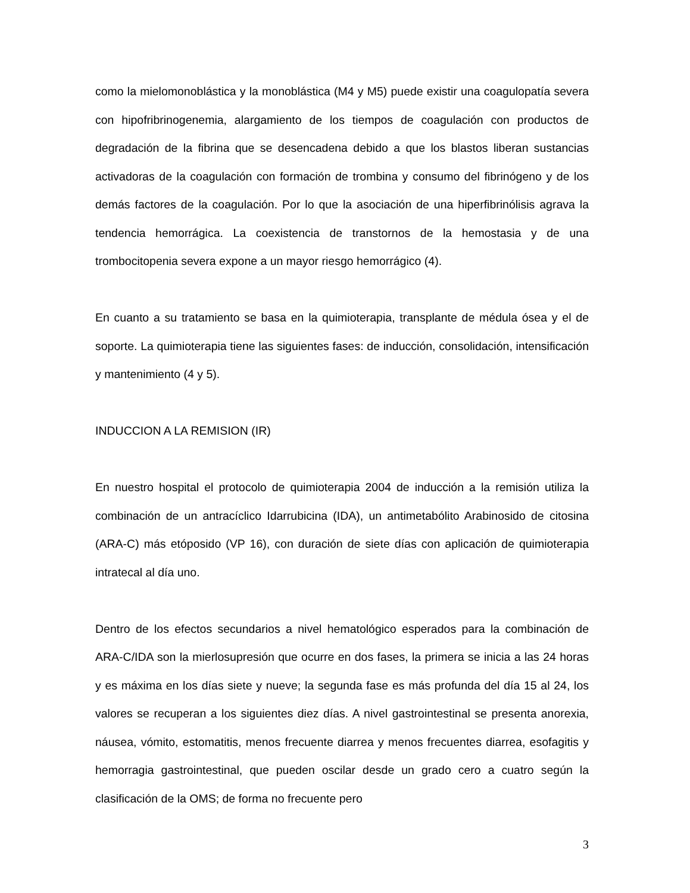como la mielomonoblástica y la monoblástica (M4 y M5) puede existir una coagulopatía severa con hipofribrinogenemia, alargamiento de los tiempos de coagulación con productos de degradación de la fibrina que se desencadena debido a que los blastos liberan sustancias activadoras de la coagulación con formación de trombina y consumo del fibrinógeno y de los demás factores de la coagulación. Por lo que la asociación de una hiperfibrinólisis agrava la tendencia hemorrágica. La coexistencia de transtornos de la hemostasia y de una trombocitopenia severa expone a un mayor riesgo hemorrágico (4).
En cuanto a su tratamiento se basa en la quimioterapia, transplante de médula ósea y el de soporte. La quimioterapia tiene las siguientes fases: de inducción, consolidación, intensificación y mantenimiento (4 y 5).
INDUCCION A LA REMISION (IR)
En nuestro hospital el protocolo de quimioterapia 2004 de inducción a la remisión utiliza la combinación de un antracíclico Idarrubicina (IDA), un antimetabólito Arabinosido de citosina (ARA-C) más etóposido (VP 16), con duración de siete días con aplicación de quimioterapia intratecal al día uno.
Dentro de los efectos secundarios a nivel hematológico esperados para la combinación de ARA-C/IDA son la mierlosupresión que ocurre en dos fases, la primera se inicia a las 24 horas y es máxima en los días siete y nueve; la segunda fase es más profunda del día 15 al 24, los valores se recuperan a los siguientes diez días. A nivel gastrointestinal se presenta anorexia, náusea, vómito, estomatitis, menos frecuente diarrea y menos frecuentes diarrea, esofagitis y hemorragia gastrointestinal, que pueden oscilar desde un grado cero a cuatro según la clasificación de la OMS; de forma no frecuente pero
3